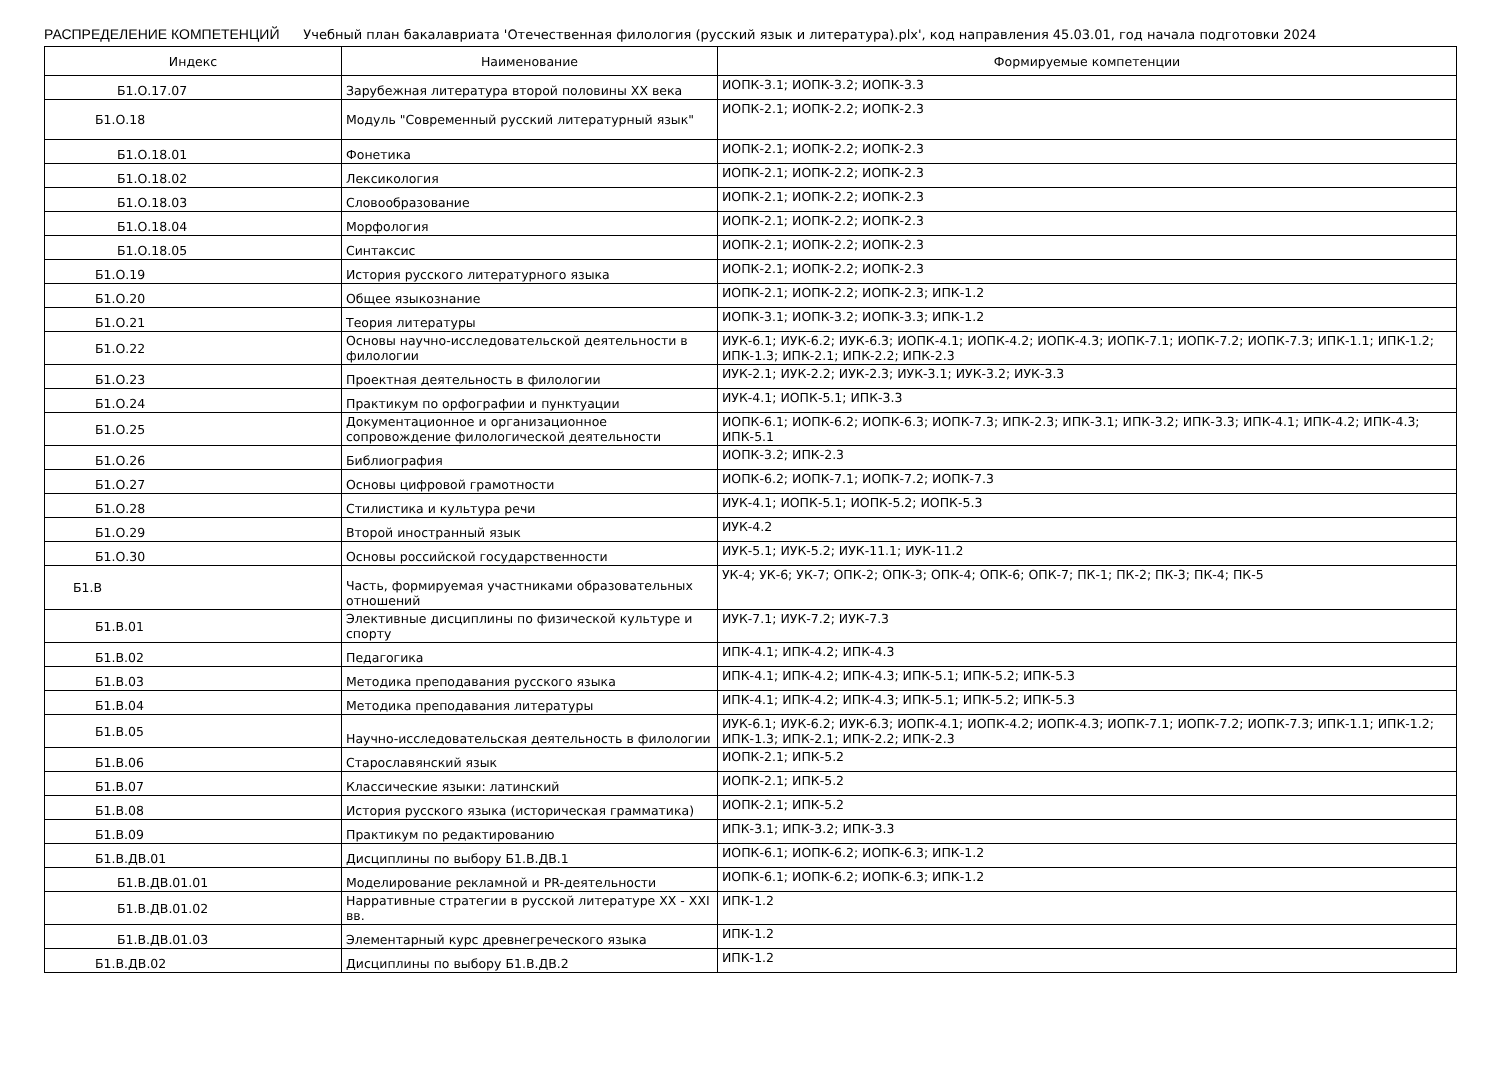РАСПРЕДЕЛЕНИЕ КОМПЕТЕНЦИЙ Учебный план бакалавриата 'Отечественная филология (русский язык и литература).plx', код направления 45.03.01, год начала подготовки 2024
| Индекс | Наименование | Формируемые компетенции |
| --- | --- | --- |
| Б1.О.17.07 | Зарубежная литература второй половины XX века | ИОПК-3.1; ИОПК-3.2; ИОПК-3.3 |
| Б1.О.18 | Модуль "Современный русский литературный язык" | ИОПК-2.1; ИОПК-2.2; ИОПК-2.3 |
| Б1.О.18.01 | Фонетика | ИОПК-2.1; ИОПК-2.2; ИОПК-2.3 |
| Б1.О.18.02 | Лексикология | ИОПК-2.1; ИОПК-2.2; ИОПК-2.3 |
| Б1.О.18.03 | Словообразование | ИОПК-2.1; ИОПК-2.2; ИОПК-2.3 |
| Б1.О.18.04 | Морфология | ИОПК-2.1; ИОПК-2.2; ИОПК-2.3 |
| Б1.О.18.05 | Синтаксис | ИОПК-2.1; ИОПК-2.2; ИОПК-2.3 |
| Б1.О.19 | История русского литературного языка | ИОПК-2.1; ИОПК-2.2; ИОПК-2.3 |
| Б1.О.20 | Общее языкознание | ИОПК-2.1; ИОПК-2.2; ИОПК-2.3; ИПК-1.2 |
| Б1.О.21 | Теория литературы | ИОПК-3.1; ИОПК-3.2; ИОПК-3.3; ИПК-1.2 |
| Б1.О.22 | Основы научно-исследовательской деятельности в филологии | ИУК-6.1; ИУК-6.2; ИУК-6.3; ИОПК-4.1; ИОПК-4.2; ИОПК-4.3; ИОПК-7.1; ИОПК-7.2; ИОПК-7.3; ИПК-1.1; ИПК-1.2; ИПК-1.3; ИПК-2.1; ИПК-2.2; ИПК-2.3 |
| Б1.О.23 | Проектная деятельность в филологии | ИУК-2.1; ИУК-2.2; ИУК-2.3; ИУК-3.1; ИУК-3.2; ИУК-3.3 |
| Б1.О.24 | Практикум по орфографии и пунктуации | ИУК-4.1; ИОПК-5.1; ИПК-3.3 |
| Б1.О.25 | Документационное и организационное сопровождение филологической деятельности | ИОПК-6.1; ИОПК-6.2; ИОПК-6.3; ИОПК-7.3; ИПК-2.3; ИПК-3.1; ИПК-3.2; ИПК-3.3; ИПК-4.1; ИПК-4.2; ИПК-4.3; ИПК-5.1 |
| Б1.О.26 | Библиография | ИОПК-3.2; ИПК-2.3 |
| Б1.О.27 | Основы цифровой грамотности | ИОПК-6.2; ИОПК-7.1; ИОПК-7.2; ИОПК-7.3 |
| Б1.О.28 | Стилистика и культура речи | ИУК-4.1; ИОПК-5.1; ИОПК-5.2; ИОПК-5.3 |
| Б1.О.29 | Второй иностранный язык | ИУК-4.2 |
| Б1.О.30 | Основы российской государственности | ИУК-5.1; ИУК-5.2; ИУК-11.1; ИУК-11.2 |
| Б1.В | Часть, формируемая участниками образовательных отношений | УК-4; УК-6; УК-7; ОПК-2; ОПК-3; ОПК-4; ОПК-6; ОПК-7; ПК-1; ПК-2; ПК-3; ПК-4; ПК-5 |
| Б1.В.01 | Элективные дисциплины по физической культуре и спорту | ИУК-7.1; ИУК-7.2; ИУК-7.3 |
| Б1.В.02 | Педагогика | ИПК-4.1; ИПК-4.2; ИПК-4.3 |
| Б1.В.03 | Методика преподавания русского языка | ИПК-4.1; ИПК-4.2; ИПК-4.3; ИПК-5.1; ИПК-5.2; ИПК-5.3 |
| Б1.В.04 | Методика преподавания литературы | ИПК-4.1; ИПК-4.2; ИПК-4.3; ИПК-5.1; ИПК-5.2; ИПК-5.3 |
| Б1.В.05 | Научно-исследовательская деятельность в филологии | ИУК-6.1; ИУК-6.2; ИУК-6.3; ИОПК-4.1; ИОПК-4.2; ИОПК-4.3; ИОПК-7.1; ИОПК-7.2; ИОПК-7.3; ИПК-1.1; ИПК-1.2; ИПК-1.3; ИПК-2.1; ИПК-2.2; ИПК-2.3 |
| Б1.В.06 | Старославянский язык | ИОПК-2.1; ИПК-5.2 |
| Б1.В.07 | Классические языки: латинский | ИОПК-2.1; ИПК-5.2 |
| Б1.В.08 | История русского языка (историческая грамматика) | ИОПК-2.1; ИПК-5.2 |
| Б1.В.09 | Практикум по редактированию | ИПК-3.1; ИПК-3.2; ИПК-3.3 |
| Б1.В.ДВ.01 | Дисциплины по выбору Б1.В.ДВ.1 | ИОПК-6.1; ИОПК-6.2; ИОПК-6.3; ИПК-1.2 |
| Б1.В.ДВ.01.01 | Моделирование рекламной и PR-деятельности | ИОПК-6.1; ИОПК-6.2; ИОПК-6.3; ИПК-1.2 |
| Б1.В.ДВ.01.02 | Нарративные стратегии в русской литературе XX - XXI вв. | ИПК-1.2 |
| Б1.В.ДВ.01.03 | Элементарный курс древнегреческого языка | ИПК-1.2 |
| Б1.В.ДВ.02 | Дисциплины по выбору Б1.В.ДВ.2 | ИПК-1.2 |